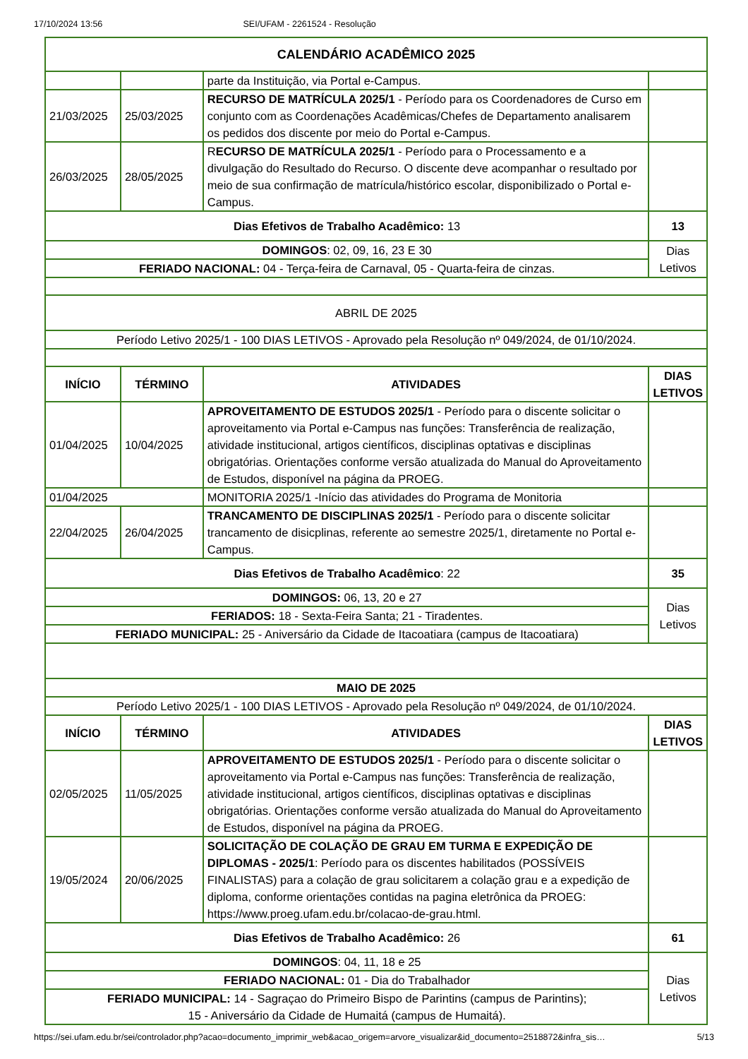17/10/2024 13:56 SEI/UFAM - 2261524 - Resolução
| CALENDÁRIO ACADÊMICO 2025 | | | |
| | | parte da Instituição, via Portal e-Campus. | |
| 21/03/2025 | 25/03/2025 | RECURSO DE MATRÍCULA 2025/1 - Período para os Coordenadores de Curso em conjunto com as Coordenações Acadêmicas/Chefes de Departamento analisarem os pedidos dos discente por meio do Portal e-Campus. | |
| 26/03/2025 | 28/05/2025 | R ECURSO DE MATRÍCULA 2025/1 - Período para o Processamento e a divulgação do Resultado do Recurso. O discente deve acompanhar o resultado por meio de sua confirmação de matrícula/histórico escolar, disponibilizado o Portal e-Campus. | |
| Dias Efetivos de Trabalho Acadêmico: 13 | | | 13 |
| DOMINGOS : 02, 09, 16, 23 E 30 | | | Dias Letivos |
| FERIADO NACIONAL: 04 - Terça-feira de Carnaval, 05 - Quarta-feira de cinzas. | | | |
| ABRIL DE 2025 | | | |
| Período Letivo 2025/1 - 100 DIAS LETIVOS - Aprovado pela Resolução nº 049/2024, de 01/10/2024. | | | |
| INÍCIO | TÉRMINO | ATIVIDADES | DIAS LETIVOS |
| 01/04/2025 | 10/04/2025 | APROVEITAMENTO DE ESTUDOS 2025/1 - Período para o discente solicitar o aproveitamento via Portal e-Campus nas funções: Transferência de realização, atividade institucional, artigos científicos, disciplinas optativas e disciplinas obrigatórias. Orientações conforme versão atualizada do Manual do Aproveitamento de Estudos, disponível na página da PROEG. | |
| 01/04/2025 | | MONITORIA 2025/1 -Início das atividades do Programa de Monitoria | |
| 22/04/2025 | 26/04/2025 | TRANCAMENTO DE DISCIPLINAS 2025/1 - Período para o discente solicitar trancamento de disicplinas, referente ao semestre 2025/1, diretamente no Portal e-Campus. | |
| Dias Efetivos de Trabalho Acadêmico : 22 | | | 35 |
| DOMINGOS: 06, 13, 20 e 27 | | | Dias Letivos |
| FERIADOS: 18 - Sexta-Feira Santa; 21 - Tiradentes. | | | |
| FERIADO MUNICIPAL: 25 - Aniversário da Cidade de Itacoatiara (campus de Itacoatiara) | | | |
| MAIO DE 2025 | | | |
| Período Letivo 2025/1 - 100 DIAS LETIVOS - Aprovado pela Resolução nº 049/2024, de 01/10/2024. | | | |
| INÍCIO | TÉRMINO | ATIVIDADES | DIAS LETIVOS |
| 02/05/2025 | 11/05/2025 | APROVEITAMENTO DE ESTUDOS 2025/1 - Período para o discente solicitar o aproveitamento via Portal e-Campus nas funções: Transferência de realização, atividade institucional, artigos científicos, disciplinas optativas e disciplinas obrigatórias. Orientações conforme versão atualizada do Manual do Aproveitamento de Estudos, disponível na página da PROEG. | |
| 19/05/2024 | 20/06/2025 | SOLICITAÇÃO DE COLAÇÃO DE GRAU EM TURMA E EXPEDIÇÃO DE DIPLOMAS - 2025/1 : Período para os discentes habilitados (POSSÍVEIS FINALISTAS) para a colação de grau solicitarem a colação grau e a expedição de diploma, conforme orientações contidas na pagina eletrônica da PROEG: https://www.proeg.ufam.edu.br/colacao-de-grau.html. | |
| Dias Efetivos de Trabalho Acadêmico: 26 | | | 61 |
| DOMINGOS : 04, 11, 18 e 25 | | | Dias Letivos |
| FERIADO NACIONAL: 01 - Dia do Trabalhador | | | |
| FERIADO MUNICIPAL: 14 - Sagraçao do Primeiro Bispo de Parintins (campus de Parintins); 15 - Aniversário da Cidade de Humaitá (campus de Humaitá). | | | |
https://sei.ufam.edu.br/sei/controlador.php?acao=documento_imprimir_web&acao_origem=arvore_visualizar&id_documento=2518872&infra_sis… 5/13